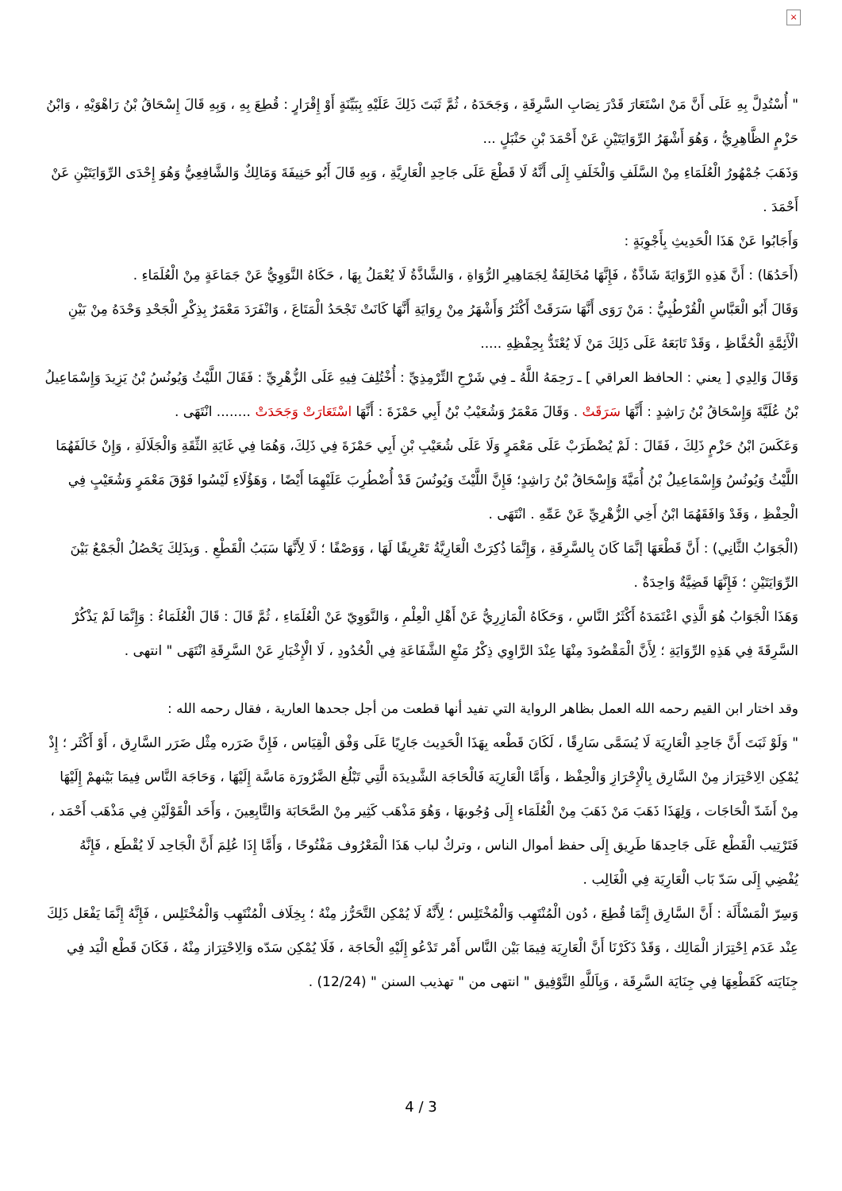×
" أُسْتُدِلَّ بِهِ عَلَى أَنَّ مَنْ اسْتَعَارَ قَدْرَ نِصَابِ السَّرِقَةِ ، وَجَحَدَهُ ، ثُمَّ ثَبَتَ ذَلِكَ عَلَيْهِ بِبَيِّنَةٍ أَوْ إِقْرَارٍ : قُطِعَ بِهِ ، وَبِهِ قَالَ إِسْحَاقُ بْنُ رَاهْوَيْهِ ، وَابْنُ حَزْمٍ الظَّاهِرِيُّ ، وَهُوَ أَشْهَرُ الرِّوَايَتَيْنِ عَنْ أَحْمَدَ بْنِ حَنْبَلٍ ...
وَذَهَبَ جُمْهُورُ الْعُلَمَاءِ مِنْ السَّلَفِ وَالْخَلَفِ إِلَى أَنَّهُ لَا قَطْعَ عَلَى جَاحِدِ الْعَارِيَّةِ ، وَبِهِ قَالَ أَبُو حَنِيفَةَ وَمَالِكٌ وَالشَّافِعِيُّ وَهُوَ إِحْدَى الرِّوَايَتَيْنِ عَنْ أَحْمَدَ .
وَأَجَابُوا عَنْ هَذَا الْحَدِيثِ بِأَجْوِبَةٍ :
(أَحَدُهَا) : أَنَّ هَذِهِ الرِّوَايَةَ شَاذَّةٌ ، فَإِنَّهَا مُخَالِفَةٌ لِجَمَاهِيرِ الرُّوَاةِ ، وَالشَّاذَّةُ لَا يُعْمَلُ بِهَا ، حَكَاهُ النَّوَوِيُّ عَنْ جَمَاعَةٍ مِنْ الْعُلَمَاءِ .
وَقَالَ أَبُو الْعَبَّاسِ الْقُرْطُبِيُّ : مَنْ رَوَى أَنَّهَا سَرَقَتْ أَكْثَرُ وَأَشْهَرُ مِنْ رِوَايَةِ أَنَّهَا كَانَتْ تَجْحَدُ الْمَتَاعَ ، وَانْفَرَدَ مَعْمَرٌ بِذِكْرِ الْجَحْدِ وَحْدَهُ مِنْ بَيْنِ الْأَئِمَّةِ الْحُفَّاظِ ، وَقَدْ تَابَعَهُ عَلَى ذَلِكَ مَنْ لَا يُعْتَدُّ بِحِفْظِهِ .....
وَقَالَ وَالِدِي [ يعني : الحافظ العراقي ] ـ رَحِمَهُ اللَّهُ ـ فِي شَرْحِ التِّرْمِذِيِّ : أُخْتُلِفَ فِيهِ عَلَى الزُّهْرِيِّ : فَقَالَ اللَّيْثُ وَيُونُسُ بْنُ يَزِيدَ وَإِسْمَاعِيلُ بْنُ عُلَيَّةَ وَإِسْحَاقُ بْنُ رَاشِدٍ : أَنَّهَا سَرَقَتْ . وَقَالَ مَعْمَرٌ وَشُعَيْبُ بْنُ أَبِي حَمْزَةَ : أَنَّهَا اسْتَعَارَتْ وَجَحَدَتْ ........ انْتَهَى .
وَعَكَسَ ابْنُ حَزْمٍ ذَلِكَ ، فَقَالَ : لَمْ يُضْطَرَبْ عَلَى مَعْمَرٍ وَلَا عَلَى شُعَيْبِ بْنِ أَبِي حَمْزَةَ فِي ذَلِكَ، وَهُمَا فِي غَايَةِ الثِّقَةِ وَالْجَلَالَةِ ، وَإِنْ خَالَفَهُمَا اللَّيْثُ وَيُونُسُ وَإِسْمَاعِيلُ بْنُ أُمَيَّةَ وَإِسْحَاقُ بْنُ رَاشِدٍ؛ فَإِنَّ اللَّيْثَ وَيُونُسَ قَدْ أُضْطُرِبَ عَلَيْهِمَا أَيْضًا ، وَهَؤُلَاءِ لَيْسُوا فَوْقَ مَعْمَرٍ وَشُعَيْبٍ فِي الْحِفْظِ ، وَقَدْ وَافَقَهُمَا ابْنُ أَخِي الزُّهْرِيِّ عَنْ عَمِّهِ . انْتَهَى .
(الْجَوَابُ الثَّانِي) : أَنَّ قَطْعَهَا إنَّمَا كَانَ بِالسَّرِقَةِ ، وَإِنَّمَا ذُكِرَتْ الْعَارِيَّةُ تَعْرِيفًا لَهَا ، وَوَصْفًا ؛ لَا لِأَنَّهَا سَبَبُ الْقَطْعِ . وَبِذَلِكَ يَحْصُلُ الْجَمْعُ بَيْنَ الرِّوَايَتَيْنِ ؛ فَإِنَّهَا قَضِيَّةٌ وَاحِدَةٌ .
وَهَذَا الْجَوَابُ هُوَ الَّذِي اعْتَمَدَهُ أَكْثَرُ النَّاسِ ، وَحَكَاهُ الْمَازِرِيُّ عَنْ أَهْلِ الْعِلْمِ ، وَالنَّوَوِيّ عَنْ الْعُلَمَاءِ ، ثُمَّ قَالَ : قَالَ الْعُلَمَاءُ : وَإِنَّمَا لَمْ يَذْكُرْ السَّرِقَةَ فِي هَذِهِ الرِّوَايَةِ ؛ لِأَنَّ الْمَقْصُودَ مِنْهَا عِنْدَ الرَّاوِي ذِكْرُ مَنْعِ الشَّفَاعَةِ فِي الْحُدُودِ ، لَا الْإِخْبَارِ عَنْ السَّرِقَةِ انْتَهَى " انتهى .
وقد اختار ابن القيم رحمه الله العمل بظاهر الرواية التي تفيد أنها قطعت من أجل جحدها العارية ، فقال رحمه الله :
" وَلَوْ ثَبَتَ أَنَّ جَاحِدِ الْعَارِيَة لَا يُسَمَّى سَارِقًا ، لَكَانَ قَطْعه بِهَذَا الْحَدِيث جَارِيًا عَلَى وَفْق الْقِيَاس ، فَإِنَّ ضَرَره مِثْل ضَرَر السَّارِق ، أَوْ أَكْثَر ؛ إِذْ يُمْكِن الِاحْتِرَاز مِنْ السَّارِق بِالْإِحْرَازِ وَالْحِفْظ ، وَأَمَّا الْعَارِيَة فَالْحَاجَة الشَّدِيدَة الَّتِي تَبْلُغ الضَّرُورَة مَاسَّة إِلَيْهَا ، وَحَاجَة النَّاس فِيمَا بَيْنهمْ إِلَيْهَا مِنْ أَشَدّ الْحَاجَات ، وَلِهَذَا ذَهَبَ مَنْ ذَهَبَ مِنْ الْعُلَمَاء إِلَى وُجُوبهَا ، وَهُوَ مَذْهَب كَثِير مِنْ الصَّحَابَة وَالتَّابِعِينَ ، وَأَحَد الْقَوْلَيْنِ فِي مَذْهَب أَحْمَد ، فَتَرْتِيب الْقَطْع عَلَى جَاحِدهَا طَرِيق إِلَى حفظ أموال الناس ، وتركٌ لباب هَذَا الْمَعْرُوف مَفْتُوحًا ، وَأَمَّا إِذَا عُلِمَ أَنَّ الْجَاحِد لَا يُقْطَع ، فَإِنَّهُ يُفْضِي إِلَى سَدّ بَاب الْعَارِيَة فِي الْغَالِب .
وَسِرّ الْمَسْأَلَة : أَنَّ السَّارِق إِنَّمَا قُطِعَ ، دُون الْمُنْتَهِب وَالْمُخْتَلِس ؛ لِأَنَّهُ لَا يُمْكِن التَّحَرُّز مِنْهُ ؛ بِخِلَاف الْمُنْتَهِب وَالْمُخْتَلِس ، فَإِنَّهُ إِنَّمَا يَفْعَل ذَلِكَ عِنْد عَدَم اِحْتِرَاز الْمَالِك ، وَقَدْ ذَكَرْنَا أَنَّ الْعَارِيَة فِيمَا بَيْن النَّاس أَمْر تَدْعُو إِلَيْهِ الْحَاجَة ، فَلَا يُمْكِن سَدّه وَالِاحْتِرَاز مِنْهُ ، فَكَانَ قَطْع الْيَد فِي جِنَايَته كَقَطْعِهَا فِي جِنَايَة السَّرِقَة ، وَبِاَللَّهِ التَّوْفِيق " انتهى من " تهذيب السنن " (12/24) .
4 / 3